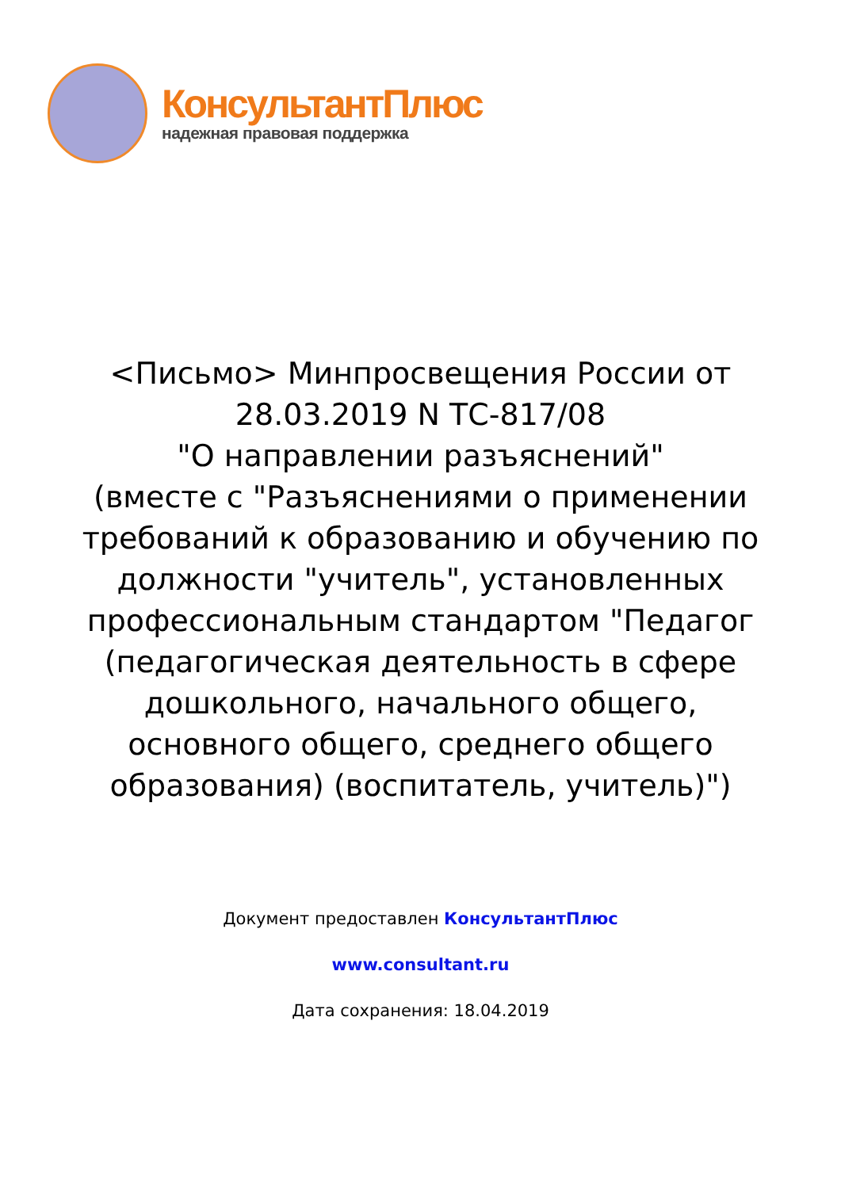КонсультантПлюс
надежная правовая поддержка
<Письмо> Минпросвещения России от 28.03.2019 N ТС-817/08
"О направлении разъяснений"
(вместе с "Разъяснениями о применении требований к образованию и обучению по должности "учитель", установленных профессиональным стандартом "Педагог (педагогическая деятельность в сфере дошкольного, начального общего, основного общего, среднего общего образования) (воспитатель, учитель)")
Документ предоставлен КонсультантПлюс
www.consultant.ru
Дата сохранения: 18.04.2019